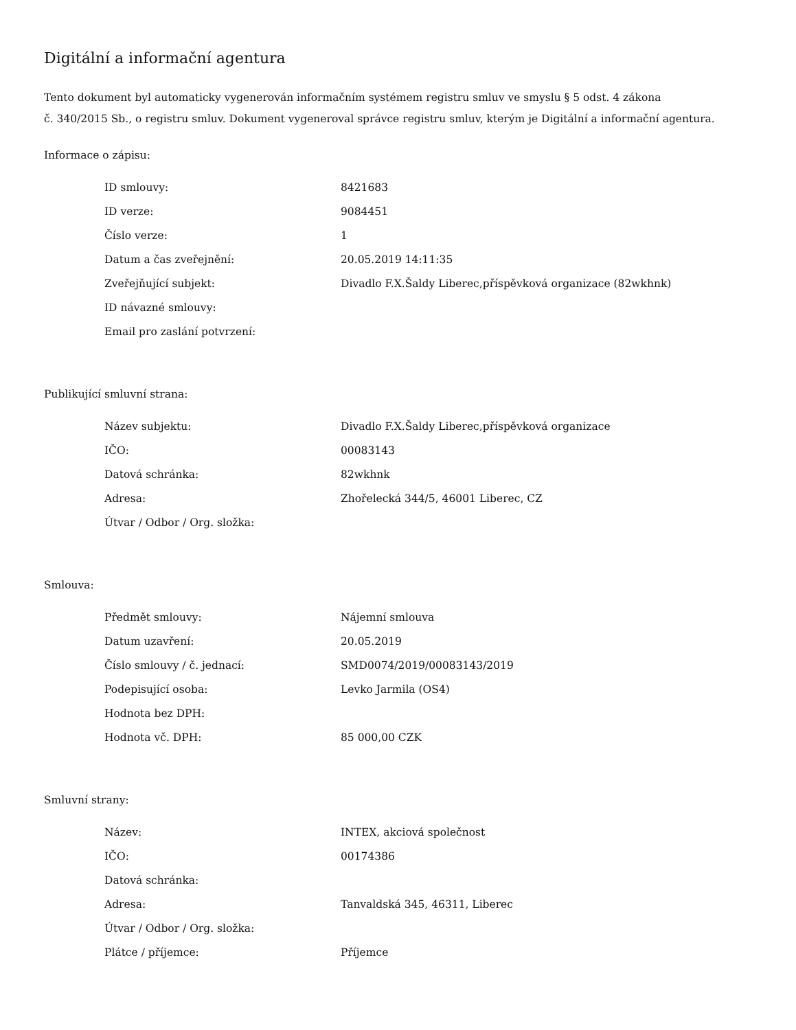Digitální a informační agentura
Tento dokument byl automaticky vygenerován informačním systémem registru smluv ve smyslu § 5 odst. 4 zákona
č. 340/2015 Sb., o registru smluv. Dokument vygeneroval správce registru smluv, kterým je Digitální a informační agentura.
Informace o zápisu:
| ID smlouvy: | 8421683 |
| ID verze: | 9084451 |
| Číslo verze: | 1 |
| Datum a čas zveřejnění: | 20.05.2019 14:11:35 |
| Zveřejňující subjekt: | Divadlo F.X.Šaldy Liberec,příspěvková organizace (82wkhnk) |
| ID návazné smlouvy: | |
| Email pro zaslání potvrzení: | |
Publikující smluvní strana:
| Název subjektu: | Divadlo F.X.Šaldy Liberec,příspěvková organizace |
| IČO: | 00083143 |
| Datová schránka: | 82wkhnk |
| Adresa: | Zhořelecká 344/5, 46001 Liberec, CZ |
| Útvar / Odbor / Org. složka: | |
Smlouva:
| Předmět smlouvy: | Nájemní smlouva |
| Datum uzavření: | 20.05.2019 |
| Číslo smlouvy / č. jednací: | SMD0074/2019/00083143/2019 |
| Podepisující osoba: | Levko Jarmila (OS4) |
| Hodnota bez DPH: | |
| Hodnota vč. DPH: | 85 000,00 CZK |
Smluvní strany:
| Název: | INTEX, akciová společnost |
| IČO: | 00174386 |
| Datová schránka: | |
| Adresa: | Tanvaldská 345, 46311, Liberec |
| Útvar / Odbor / Org. složka: | |
| Plátce / příjemce: | Příjemce |